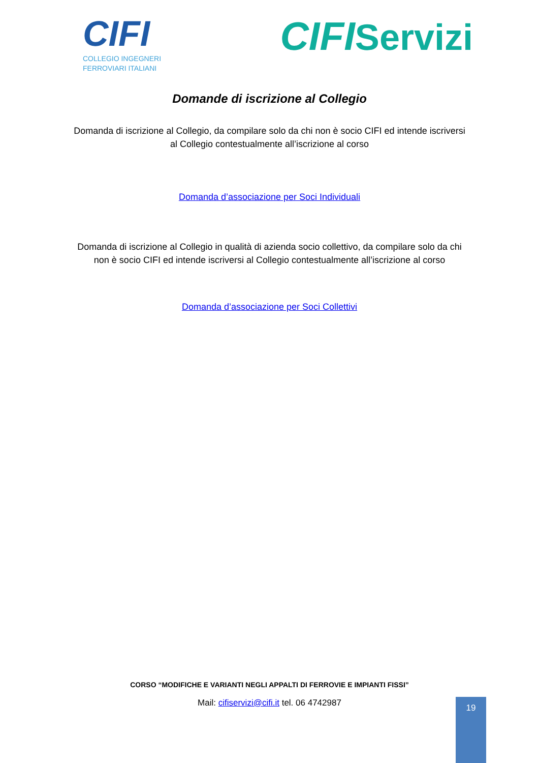CIFI
COLLEGIO INGEGNERI
FERROVIARI ITALIANI
CIFIServizi
Domande di iscrizione al Collegio
Domanda di iscrizione al Collegio, da compilare solo da chi non è socio CIFI ed intende iscriversi al Collegio contestualmente all’iscrizione al corso
Domanda d’associazione per Soci Individuali
Domanda di iscrizione al Collegio in qualità di azienda socio collettivo, da compilare solo da chi non è socio CIFI ed intende iscriversi al Collegio contestualmente all’iscrizione al corso
Domanda d’associazione per Soci Collettivi
CORSO “MODIFICHE E VARIANTI NEGLI APPALTI DI FERROVIE E IMPIANTI FISSI”
Mail: cifiservizi@cifi.it tel. 06 4742987
19